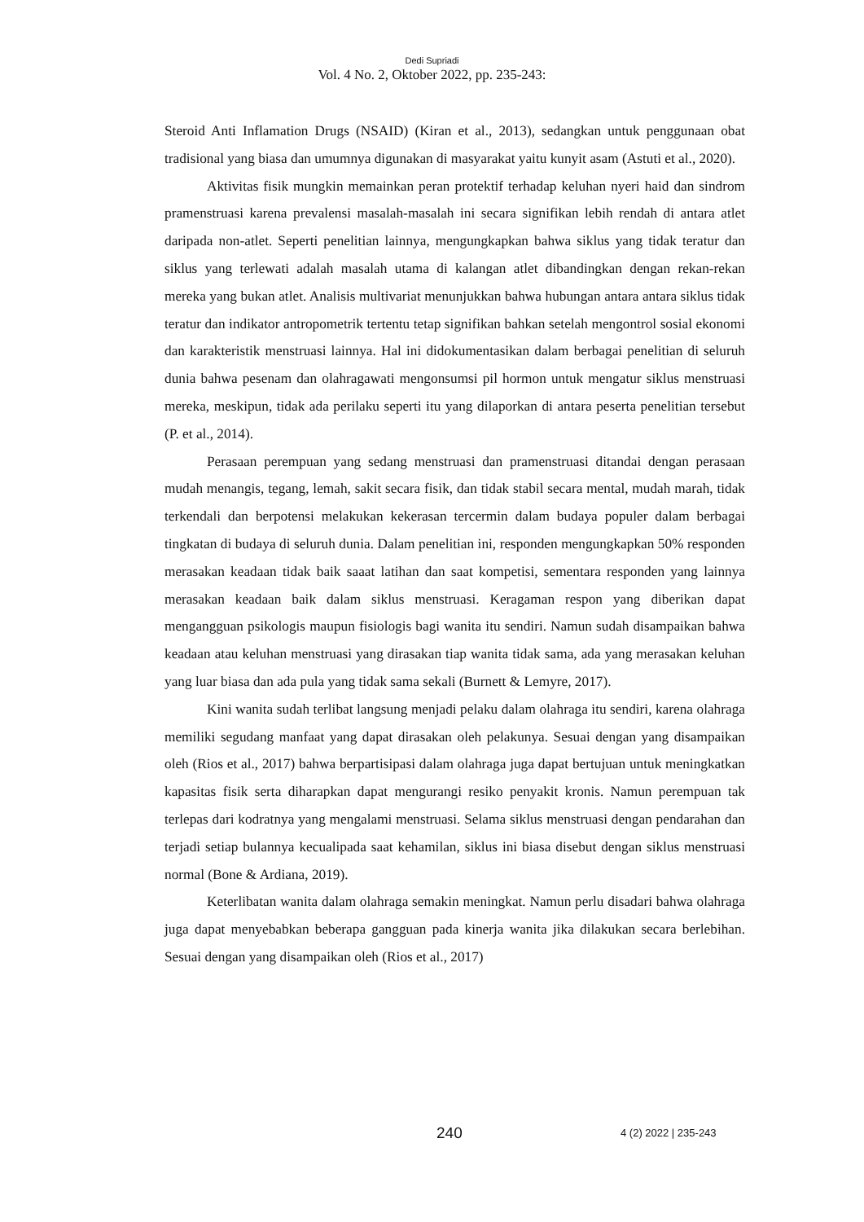Dedi Supriadi
Vol. 4 No. 2, Oktober 2022, pp. 235-243:
Steroid Anti Inflamation Drugs (NSAID) (Kiran et al., 2013), sedangkan untuk penggunaan obat tradisional yang biasa dan umumnya digunakan di masyarakat yaitu kunyit asam (Astuti et al., 2020).
Aktivitas fisik mungkin memainkan peran protektif terhadap keluhan nyeri haid dan sindrom pramenstruasi karena prevalensi masalah-masalah ini secara signifikan lebih rendah di antara atlet daripada non-atlet. Seperti penelitian lainnya, mengungkapkan bahwa siklus yang tidak teratur dan siklus yang terlewati adalah masalah utama di kalangan atlet dibandingkan dengan rekan-rekan mereka yang bukan atlet. Analisis multivariat menunjukkan bahwa hubungan antara antara siklus tidak teratur dan indikator antropometrik tertentu tetap signifikan bahkan setelah mengontrol sosial ekonomi dan karakteristik menstruasi lainnya. Hal ini didokumentasikan dalam berbagai penelitian di seluruh dunia bahwa pesenam dan olahragawati mengonsumsi pil hormon untuk mengatur siklus menstruasi mereka, meskipun, tidak ada perilaku seperti itu yang dilaporkan di antara peserta penelitian tersebut (P. et al., 2014).
Perasaan perempuan yang sedang menstruasi dan pramenstruasi ditandai dengan perasaan mudah menangis, tegang, lemah, sakit secara fisik, dan tidak stabil secara mental, mudah marah, tidak terkendali dan berpotensi melakukan kekerasan tercermin dalam budaya populer dalam berbagai tingkatan di budaya di seluruh dunia. Dalam penelitian ini, responden mengungkapkan 50% responden merasakan keadaan tidak baik saaat latihan dan saat kompetisi, sementara responden yang lainnya merasakan keadaan baik dalam siklus menstruasi. Keragaman respon yang diberikan dapat mengangguan psikologis maupun fisiologis bagi wanita itu sendiri. Namun sudah disampaikan bahwa keadaan atau keluhan menstruasi yang dirasakan tiap wanita tidak sama, ada yang merasakan keluhan yang luar biasa dan ada pula yang tidak sama sekali (Burnett & Lemyre, 2017).
Kini wanita sudah terlibat langsung menjadi pelaku dalam olahraga itu sendiri, karena olahraga memiliki segudang manfaat yang dapat dirasakan oleh pelakunya. Sesuai dengan yang disampaikan oleh (Rios et al., 2017) bahwa berpartisipasi dalam olahraga juga dapat bertujuan untuk meningkatkan kapasitas fisik serta diharapkan dapat mengurangi resiko penyakit kronis. Namun perempuan tak terlepas dari kodratnya yang mengalami menstruasi. Selama siklus menstruasi dengan pendarahan dan terjadi setiap bulannya kecualipada saat kehamilan, siklus ini biasa disebut dengan siklus menstruasi normal (Bone & Ardiana, 2019).
Keterlibatan wanita dalam olahraga semakin meningkat. Namun perlu disadari bahwa olahraga juga dapat menyebabkan beberapa gangguan pada kinerja wanita jika dilakukan secara berlebihan. Sesuai dengan yang disampaikan oleh (Rios et al., 2017)
240 4 (2) 2022 | 235-243